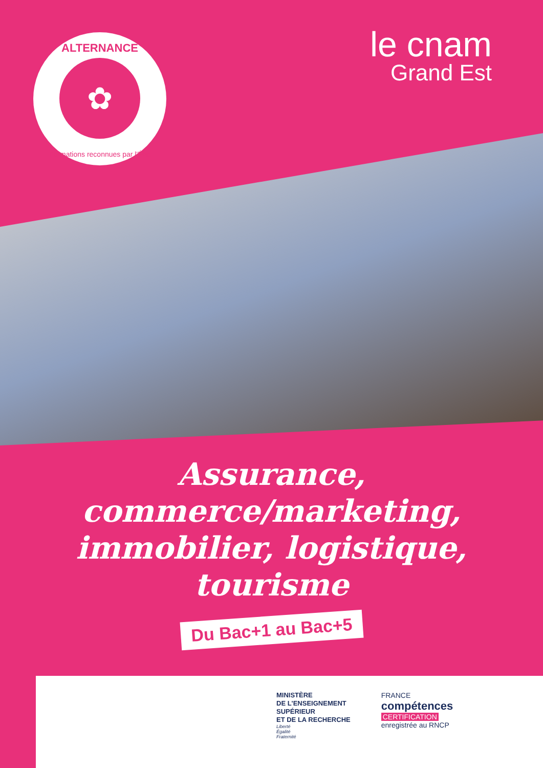ALTERNANCE
✿
Formations reconnues par l'État
le cnam
Grand Est
Assurance,
commerce/marketing,
immobilier, logistique, tourisme
Du Bac+1 au Bac+5
MINISTÈRE
DE L'ENSEIGNEMENT
SUPÉRIEUR
ET DE LA RECHERCHE
Liberté
Égalité
Fraternité
FRANCE
compétences
CERTIFICATION
enregistrée au RNCP